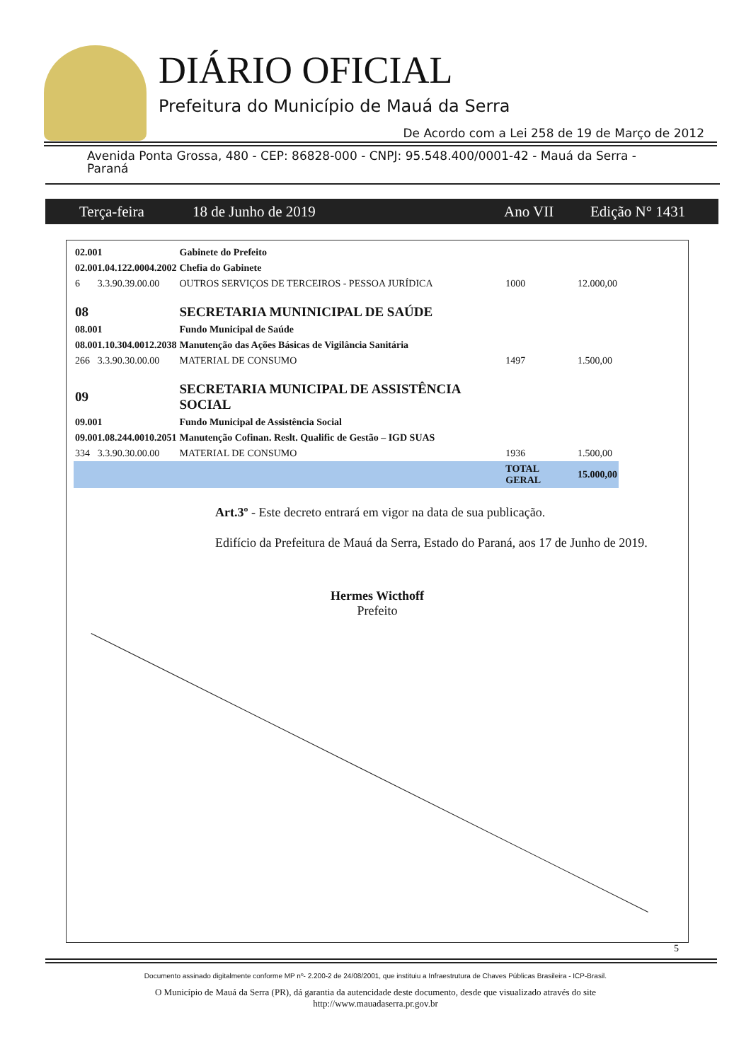DIÁRIO OFICIAL
Prefeitura do Município de Mauá da Serra
De Acordo com a Lei 258 de 19 de Março de 2012
Avenida Ponta Grossa, 480 - CEP: 86828-000 - CNPJ: 95.548.400/0001-42 - Mauá da Serra - Paraná
Terça-feira 18 de Junho de 2019 Ano VII Edição N° 1431
| 02.001 | | Gabinete do Prefeito | | |
| 02.001.04.122.0004.2002 | | Chefia do Gabinete | | |
| 6 | 3.3.90.39.00.00 | OUTROS SERVIÇOS DE TERCEIROS - PESSOA JURÍDICA | 1000 | 12.000,00 |
| 08 | | SECRETARIA MUNINICIPAL DE SAÚDE | | |
| 08.001 | | Fundo Municipal de Saúde | | |
| 08.001.10.304.0012.2038 | | Manutenção das Ações Básicas de Vigilância Sanitária | | |
| 266 | 3.3.90.30.00.00 | MATERIAL DE CONSUMO | 1497 | 1.500,00 |
| 09 | | SECRETARIA MUNICIPAL DE ASSISTÊNCIA SOCIAL | | |
| 09.001 | | Fundo Municipal de Assistência Social | | |
| 09.001.08.244.0010.2051 | | Manutenção Cofinan. Reslt. Qualific de Gestão – IGD SUAS | | |
| 334 | 3.3.90.30.00.00 | MATERIAL DE CONSUMO | 1936 | 1.500,00 |
| | | | TOTAL GERAL | 15.000,00 |
Art.3º - Este decreto entrará em vigor na data de sua publicação.
Edifício da Prefeitura de Mauá da Serra, Estado do Paraná, aos 17 de Junho de 2019.
Hermes Wicthoff
Prefeito
5
Documento assinado digitalmente conforme MP nº- 2.200-2 de 24/08/2001, que instituiu a Infraestrutura de Chaves Públicas Brasileira - ICP-Brasil.
O Município de Mauá da Serra (PR), dá garantia da autencidade deste documento, desde que visualizado através do site
http://www.mauadaserra.pr.gov.br